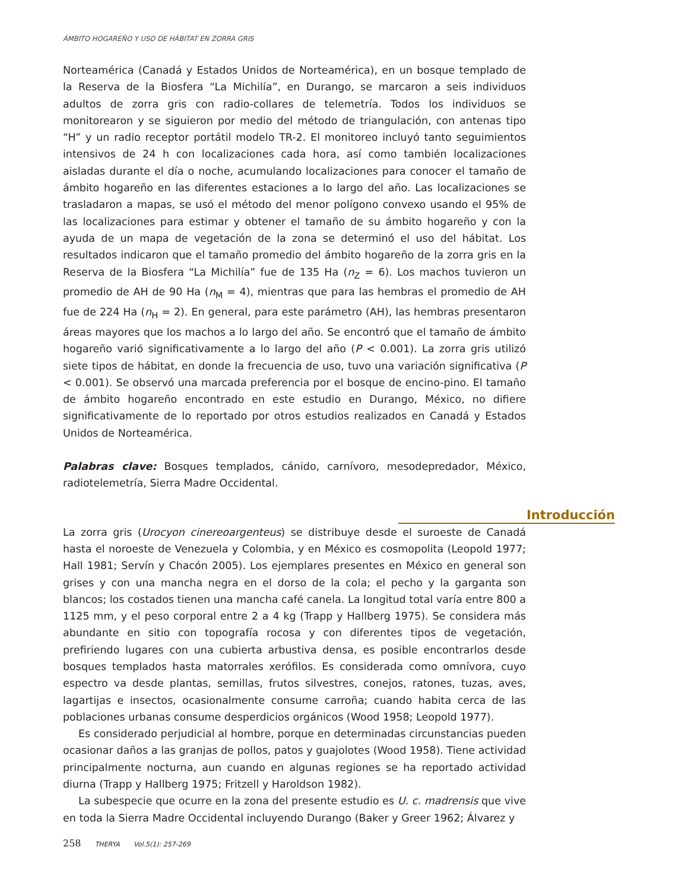ÁMBITO HOGAREÑO Y USO DE HÁBITAT EN ZORRA GRIS
Norteamérica (Canadá y Estados Unidos de Norteamérica), en un bosque templado de la Reserva de la Biosfera “La Michilía”, en Durango, se marcaron a seis individuos adultos de zorra gris con radio-collares de telemetría. Todos los individuos se monitorearon y se siguieron por medio del método de triangulación, con antenas tipo “H” y un radio receptor portátil modelo TR-2. El monitoreo incluyó tanto seguimientos intensivos de 24 h con localizaciones cada hora, así como también localizaciones aisladas durante el día o noche, acumulando localizaciones para conocer el tamaño de ámbito hogareño en las diferentes estaciones a lo largo del año. Las localizaciones se trasladaron a mapas, se usó el método del menor polígono convexo usando el 95% de las localizaciones para estimar y obtener el tamaño de su ámbito hogareño y con la ayuda de un mapa de vegetación de la zona se determinó el uso del hábitat. Los resultados indicaron que el tamaño promedio del ámbito hogareño de la zorra gris en la Reserva de la Biosfera “La Michilía” fue de 135 Ha (n<sub>Z</sub> = 6). Los machos tuvieron un promedio de AH de 90 Ha (n<sub>M</sub> = 4), mientras que para las hembras el promedio de AH fue de 224 Ha (n<sub>H</sub> = 2). En general, para este parámetro (AH), las hembras presentaron áreas mayores que los machos a lo largo del año. Se encontró que el tamaño de ámbito hogareño varió significativamente a lo largo del año (P < 0.001). La zorra gris utilizó siete tipos de hábitat, en donde la frecuencia de uso, tuvo una variación significativa (P < 0.001). Se observó una marcada preferencia por el bosque de encino-pino. El tamaño de ámbito hogareño encontrado en este estudio en Durango, México, no difiere significativamente de lo reportado por otros estudios realizados en Canadá y Estados Unidos de Norteamérica.
Palabras clave: Bosques templados, cánido, carnívoro, mesodepredador, México, radiotelemetría, Sierra Madre Occidental.
Introducción
La zorra gris (Urocyon cinereoargenteus) se distribuye desde el suroeste de Canadá hasta el noroeste de Venezuela y Colombia, y en México es cosmopolita (Leopold 1977; Hall 1981; Servín y Chacón 2005). Los ejemplares presentes en México en general son grises y con una mancha negra en el dorso de la cola; el pecho y la garganta son blancos; los costados tienen una mancha café canela. La longitud total varía entre 800 a 1125 mm, y el peso corporal entre 2 a 4 kg (Trapp y Hallberg 1975). Se considera más abundante en sitio con topografía rocosa y con diferentes tipos de vegetación, prefiriendo lugares con una cubierta arbustiva densa, es posible encontrarlos desde bosques templados hasta matorrales xerófilos. Es considerada como omnívora, cuyo espectro va desde plantas, semillas, frutos silvestres, conejos, ratones, tuzas, aves, lagartijas e insectos, ocasionalmente consume carroña; cuando habita cerca de las poblaciones urbanas consume desperdicios orgánicos (Wood 1958; Leopold 1977).
Es considerado perjudicial al hombre, porque en determinadas circunstancias pueden ocasionar daños a las granjas de pollos, patos y guajolotes (Wood 1958). Tiene actividad principalmente nocturna, aun cuando en algunas regiones se ha reportado actividad diurna (Trapp y Hallberg 1975; Fritzell y Haroldson 1982).
La subespecie que ocurre en la zona del presente estudio es U. c. madrensis que vive en toda la Sierra Madre Occidental incluyendo Durango (Baker y Greer 1962; Álvarez y
258 THERYA Vol.5(1): 257-269